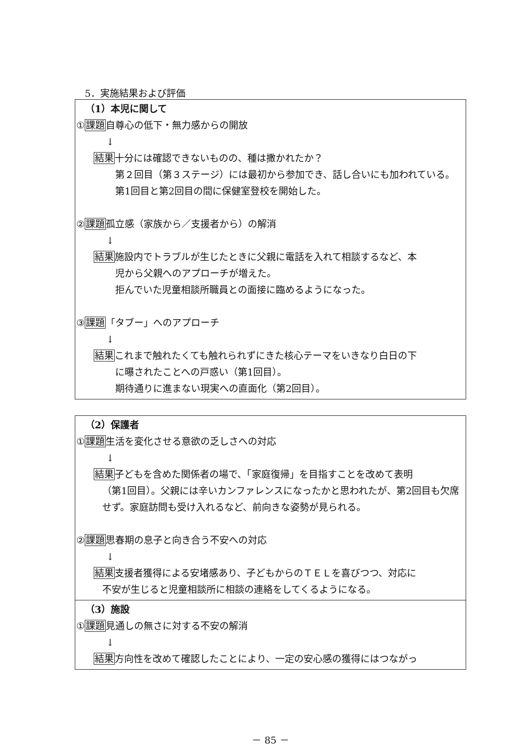5．実施結果および評価
（1）本児に関して
①課題自尊心の低下・無力感からの開放
↓
結果十分には確認できないものの、種は撒かれたか？
第２回目（第３ステージ）には最初から参加でき、話し合いにも加われている。
第1回目と第2回目の間に保健室登校を開始した。
②課題孤立感（家族から／支援者から）の解消
↓
結果施設内でトラブルが生じたときに父親に電話を入れて相談するなど、本
児から父親へのアプローチが増えた。
拒んでいた児童相談所職員との面接に臨めるようになった。
③課題「タブー」へのアプローチ
↓
結果これまで触れたくても触れられずにきた核心テーマをいきなり白日の下
に曝されたことへの戸惑い（第1回目）。
期待通りに進まない現実への直面化（第2回目）。
（2）保護者
①課題生活を変化させる意欲の乏しさへの対応
↓
結果子どもを含めた関係者の場で、「家庭復帰」を目指すことを改めて表明
（第1回目）。父親には辛いカンファレンスになったかと思われたが、第2回目も欠席せず。家庭訪問も受け入れるなど、前向きな姿勢が見られる。
②課題思春期の息子と向き合う不安への対応
↓
結果支援者獲得による安堵感あり、子どもからのＴＥＬを喜びつつ、対応に
不安が生じると児童相談所に相談の連絡をしてくるようになる。
（3）施設
①課題見通しの無さに対する不安の解消
↓
結果方向性を改めて確認したことにより、一定の安心感の獲得にはつながっ
－ 85 －